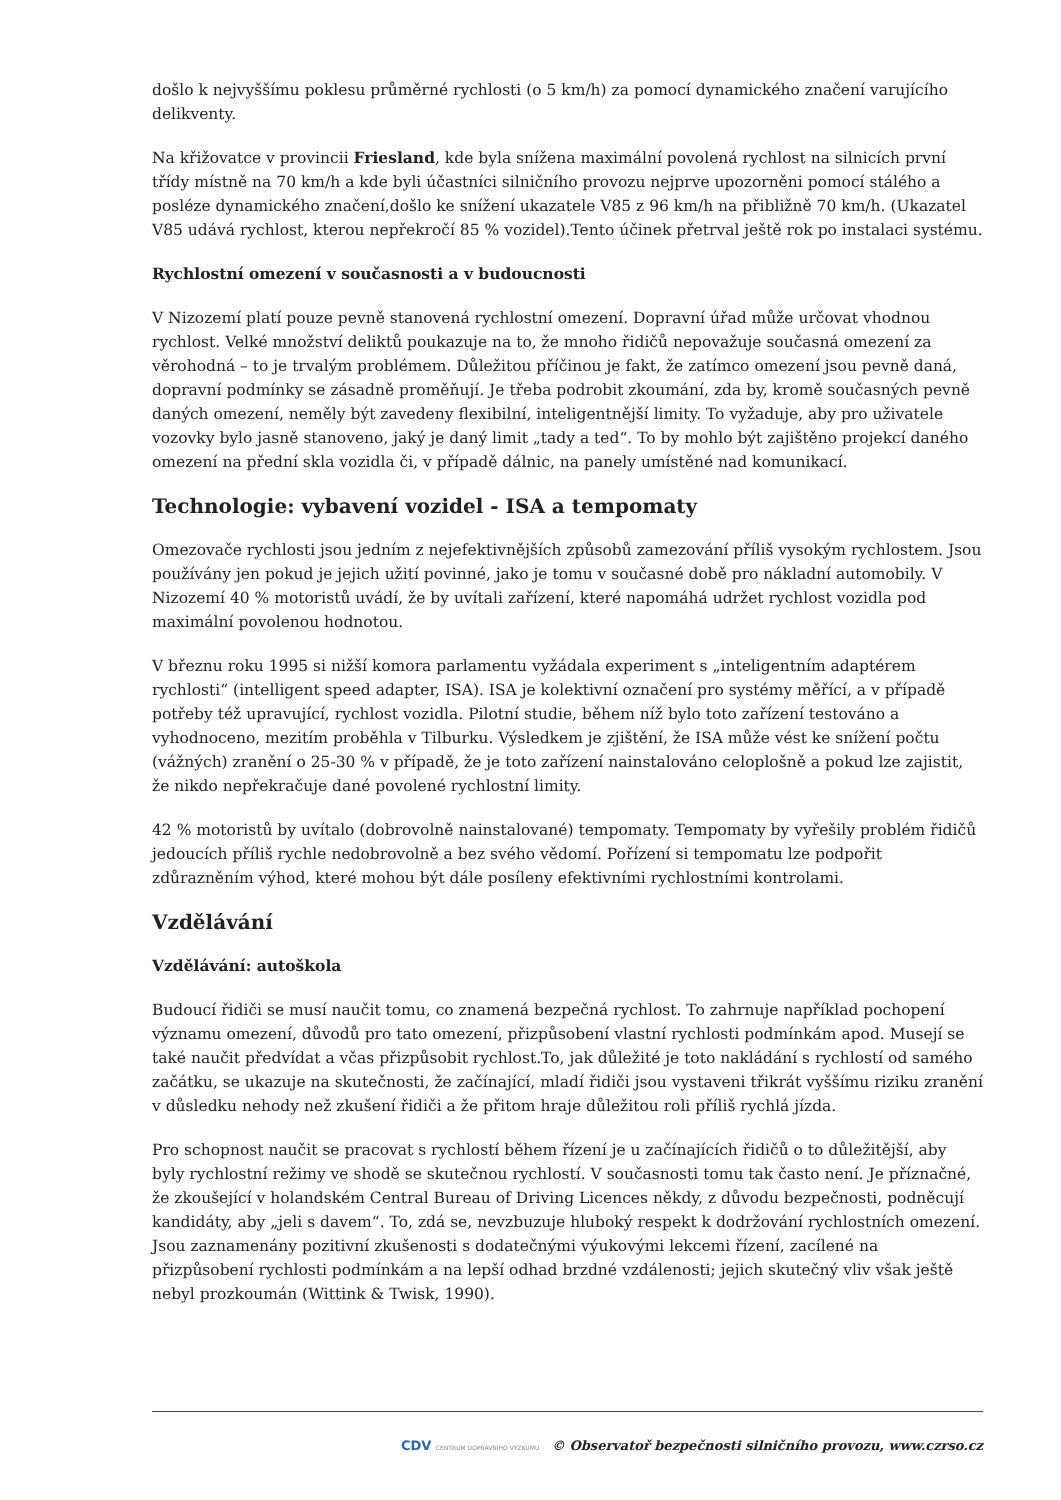došlo k nejvyššímu poklesu průměrné rychlosti (o 5 km/h) za pomocí dynamického značení varujícího delikventy.
Na křižovatce v provincii Friesland, kde byla snížena maximální povolená rychlost na silnicích první třídy místně na 70 km/h a kde byli účastníci silničního provozu nejprve upozorněni pomocí stálého a posléze dynamického značení,došlo ke snížení ukazatele V85 z 96 km/h na přibližně 70 km/h. (Ukazatel V85 udává rychlost, kterou nepřekročí 85 % vozidel).Tento účinek přetrval ještě rok po instalaci systému.
Rychlostní omezení v současnosti a v budoucnosti
V Nizozemí platí pouze pevně stanovená rychlostní omezení. Dopravní úřad může určovat vhodnou rychlost. Velké množství deliktů poukazuje na to, že mnoho řidičů nepovažuje současná omezení za věrohodná – to je trvalým problémem. Důležitou příčinou je fakt, že zatímco omezení jsou pevně daná, dopravní podmínky se zásadně proměňují. Je třeba podrobit zkoumání, zda by, kromě současných pevně daných omezení, neměly být zavedeny flexibilní, inteligentnější limity. To vyžaduje, aby pro uživatele vozovky bylo jasně stanoveno, jaký je daný limit „tady a ted“. To by mohlo být zajištěno projekcí daného omezení na přední skla vozidla či, v případě dálnic, na panely umístěné nad komunikací.
Technologie: vybavení vozidel - ISA a tempomaty
Omezovače rychlosti jsou jedním z nejefektivnějších způsobů zamezování příliš vysokým rychlostem. Jsou používány jen pokud je jejich užití povinné, jako je tomu v současné době pro nákladní automobily. V Nizozemí 40 % motoristů uvádí, že by uvítali zařízení, které napomáhá udržet rychlost vozidla pod maximální povolenou hodnotou.
V březnu roku 1995 si nižší komora parlamentu vyžádala experiment s „inteligentním adaptérem rychlosti“ (intelligent speed adapter, ISA). ISA je kolektivní označení pro systémy měřící, a v případě potřeby též upravující, rychlost vozidla. Pilotní studie, během níž bylo toto zařízení testováno a vyhodnoceno, mezitím proběhla v Tilburku. Výsledkem je zjištění, že ISA může vést ke snížení počtu (vážných) zranění o 25-30 % v případě, že je toto zařízení nainstalováno celoplošně a pokud lze zajistit, že nikdo nepřekračuje dané povolené rychlostní limity.
42 % motoristů by uvítalo (dobrovolně nainstalované) tempomaty. Tempomaty by vyřešily problém řidičů jedoucích příliš rychle nedobrovolně a bez svého vědomí. Pořízení si tempomatu lze podpořit zdůrazněním výhod, které mohou být dále posíleny efektivními rychlostními kontrolami.
Vzdělávání
Vzdělávání: autoškola
Budoucí řidiči se musí naučit tomu, co znamená bezpečná rychlost. To zahrnuje například pochopení významu omezení, důvodů pro tato omezení, přizpůsobení vlastní rychlosti podmínkám apod. Musejí se také naučit předvídat a včas přizpůsobit rychlost.To, jak důležité je toto nakládání s rychlostí od samého začátku, se ukazuje na skutečnosti, že začínající, mladí řidiči jsou vystaveni třikrát vyššímu riziku zranění v důsledku nehody než zkušení řidiči a že přitom hraje důležitou roli příliš rychlá jízda.
Pro schopnost naučit se pracovat s rychlostí během řízení je u začínajících řidičů o to důležitější, aby byly rychlostní režimy ve shodě se skutečnou rychlostí. V současnosti tomu tak často není. Je příznačné, že zkoušející v holandském Central Bureau of Driving Licences někdy, z důvodu bezpečnosti, podněcují kandidáty, aby „jeli s davem“. To, zdá se, nevzbuzuje hluboký respekt k dodržování rychlostních omezení. Jsou zaznamenány pozitivní zkušenosti s dodatečnými výukovými lekcemi řízení, zacílené na přizpůsobení rychlosti podmínkám a na lepší odhad brzdné vzdálenosti; jejich skutečný vliv však ještě nebyl prozkoumán (Wittink & Twisk, 1990).
CDV CENTRUM DOPRAVNÍHO VÝZKUMU © Observatoř bezpečnosti silničního provozu, www.czrso.cz